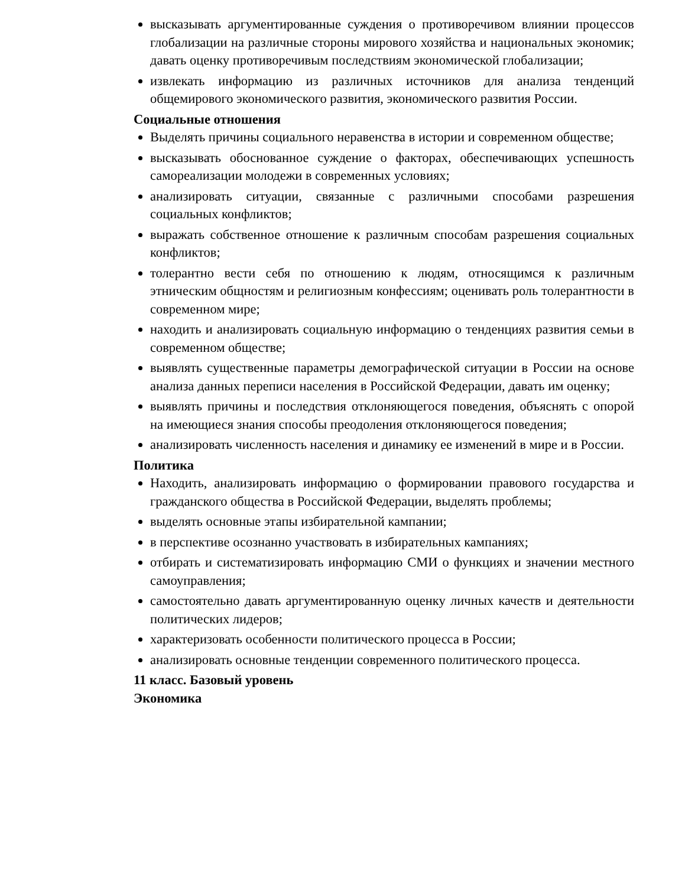высказывать аргументированные суждения о противоречивом влиянии процессов глобализации на различные стороны мирового хозяйства и национальных экономик; давать оценку противоречивым последствиям экономической глобализации;
извлекать информацию из различных источников для анализа тенденций общемирового экономического развития, экономического развития России.
Социальные отношения
Выделять причины социального неравенства в истории и современном обществе;
высказывать обоснованное суждение о факторах, обеспечивающих успешность самореализации молодежи в современных условиях;
анализировать ситуации, связанные с различными способами разрешения социальных конфликтов;
выражать собственное отношение к различным способам разрешения социальных конфликтов;
толерантно вести себя по отношению к людям, относящимся к различным этническим общностям и религиозным конфессиям; оценивать роль толерантности в современном мире;
находить и анализировать социальную информацию о тенденциях развития семьи в современном обществе;
выявлять существенные параметры демографической ситуации в России на основе анализа данных переписи населения в Российской Федерации, давать им оценку;
выявлять причины и последствия отклоняющегося поведения, объяснять с опорой на имеющиеся знания способы преодоления отклоняющегося поведения;
анализировать численность населения и динамику ее изменений в мире и в России.
Политика
Находить, анализировать информацию о формировании правового государства и гражданского общества в Российской Федерации, выделять проблемы;
выделять основные этапы избирательной кампании;
в перспективе осознанно участвовать в избирательных кампаниях;
отбирать и систематизировать информацию СМИ о функциях и значении местного самоуправления;
самостоятельно давать аргументированную оценку личных качеств и деятельности политических лидеров;
характеризовать особенности политического процесса в России;
анализировать основные тенденции современного политического процесса.
11 класс. Базовый уровень
Экономика